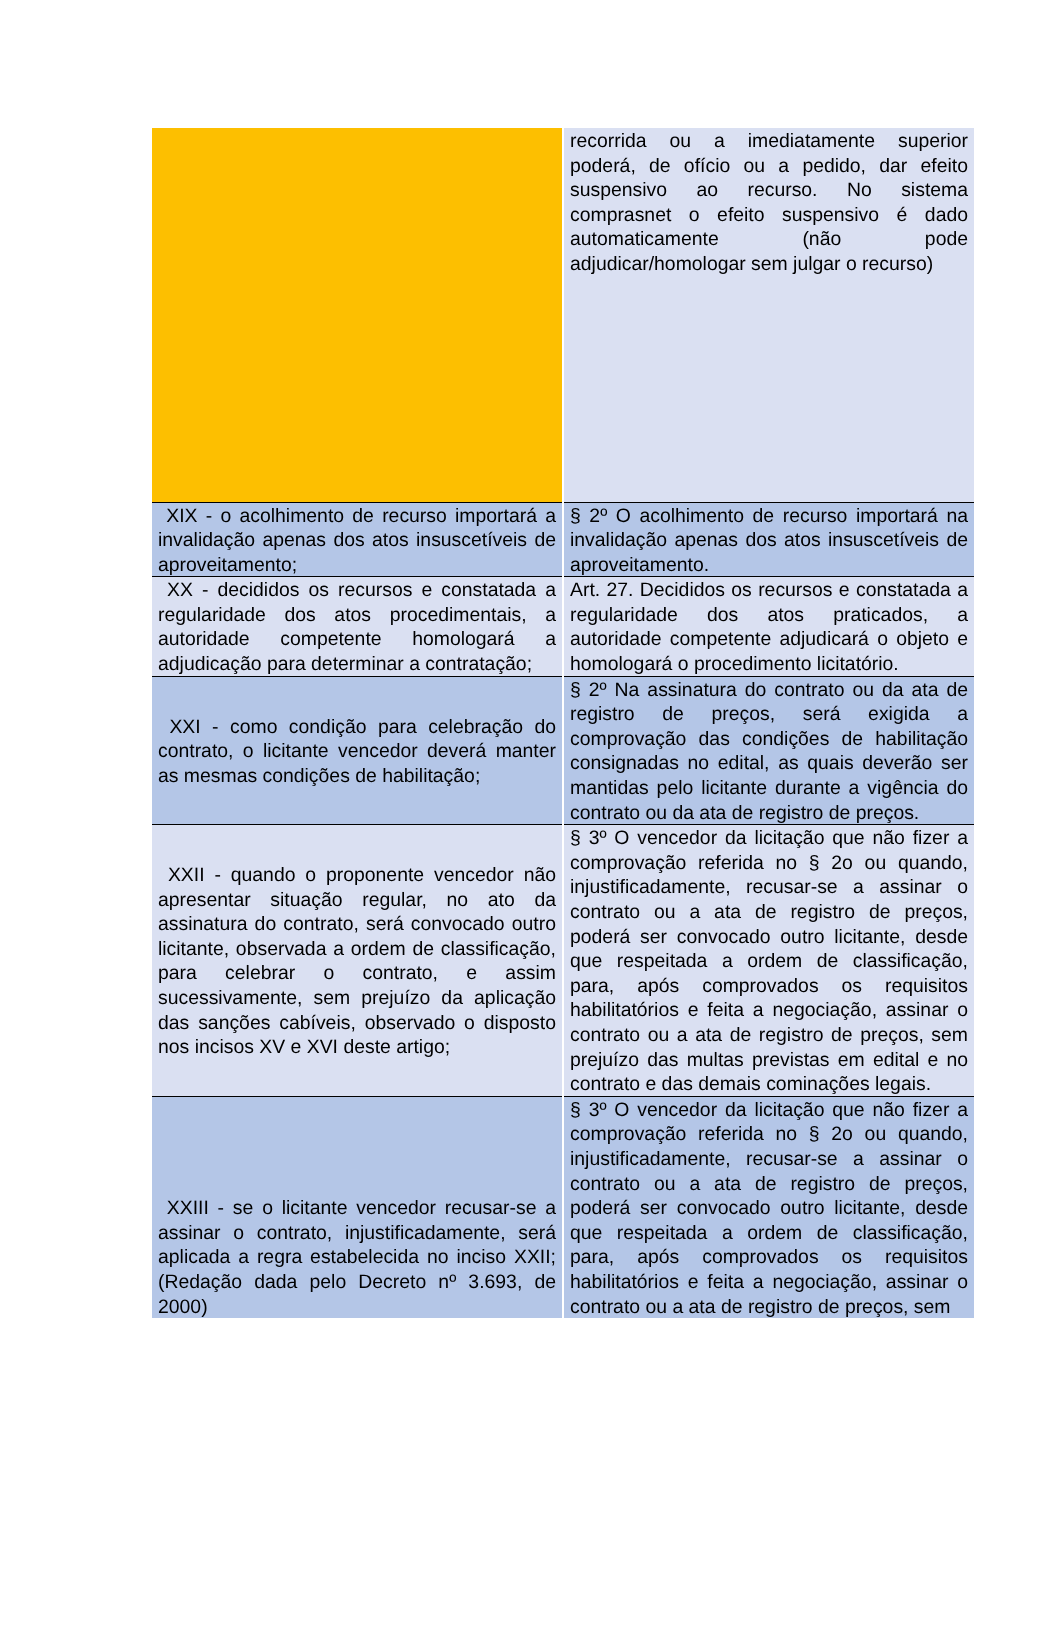| | recorrida ou a imediatamente superior poderá, de ofício ou a pedido, dar efeito suspensivo ao recurso. No sistema comprasnet o efeito suspensivo é dado automaticamente (não pode adjudicar/homologar sem julgar o recurso) |
| XIX - o acolhimento de recurso importará a invalidação apenas dos atos insuscetíveis de aproveitamento; | § 2º O acolhimento de recurso importará na invalidação apenas dos atos insuscetíveis de aproveitamento. |
| XX - decididos os recursos e constatada a regularidade dos atos procedimentais, a autoridade competente homologará a adjudicação para determinar a contratação; | Art. 27. Decididos os recursos e constatada a regularidade dos atos praticados, a autoridade competente adjudicará o objeto e homologará o procedimento licitatório. |
| XXI - como condição para celebração do contrato, o licitante vencedor deverá manter as mesmas condições de habilitação; | § 2º Na assinatura do contrato ou da ata de registro de preços, será exigida a comprovação das condições de habilitação consignadas no edital, as quais deverão ser mantidas pelo licitante durante a vigência do contrato ou da ata de registro de preços. |
| XXII - quando o proponente vencedor não apresentar situação regular, no ato da assinatura do contrato, será convocado outro licitante, observada a ordem de classificação, para celebrar o contrato, e assim sucessivamente, sem prejuízo da aplicação das sanções cabíveis, observado o disposto nos incisos XV e XVI deste artigo; | § 3º O vencedor da licitação que não fizer a comprovação referida no § 2o ou quando, injustificadamente, recusar-se a assinar o contrato ou a ata de registro de preços, poderá ser convocado outro licitante, desde que respeitada a ordem de classificação, para, após comprovados os requisitos habilitatórios e feita a negociação, assinar o contrato ou a ata de registro de preços, sem prejuízo das multas previstas em edital e no contrato e das demais cominações legais. |
| XXIII - se o licitante vencedor recusar-se a assinar o contrato, injustificadamente, será aplicada a regra estabelecida no inciso XXII; (Redação dada pelo Decreto nº 3.693, de 2000) | § 3º O vencedor da licitação que não fizer a comprovação referida no § 2o ou quando, injustificadamente, recusar-se a assinar o contrato ou a ata de registro de preços, poderá ser convocado outro licitante, desde que respeitada a ordem de classificação, para, após comprovados os requisitos habilitatórios e feita a negociação, assinar o contrato ou a ata de registro de preços, sem |